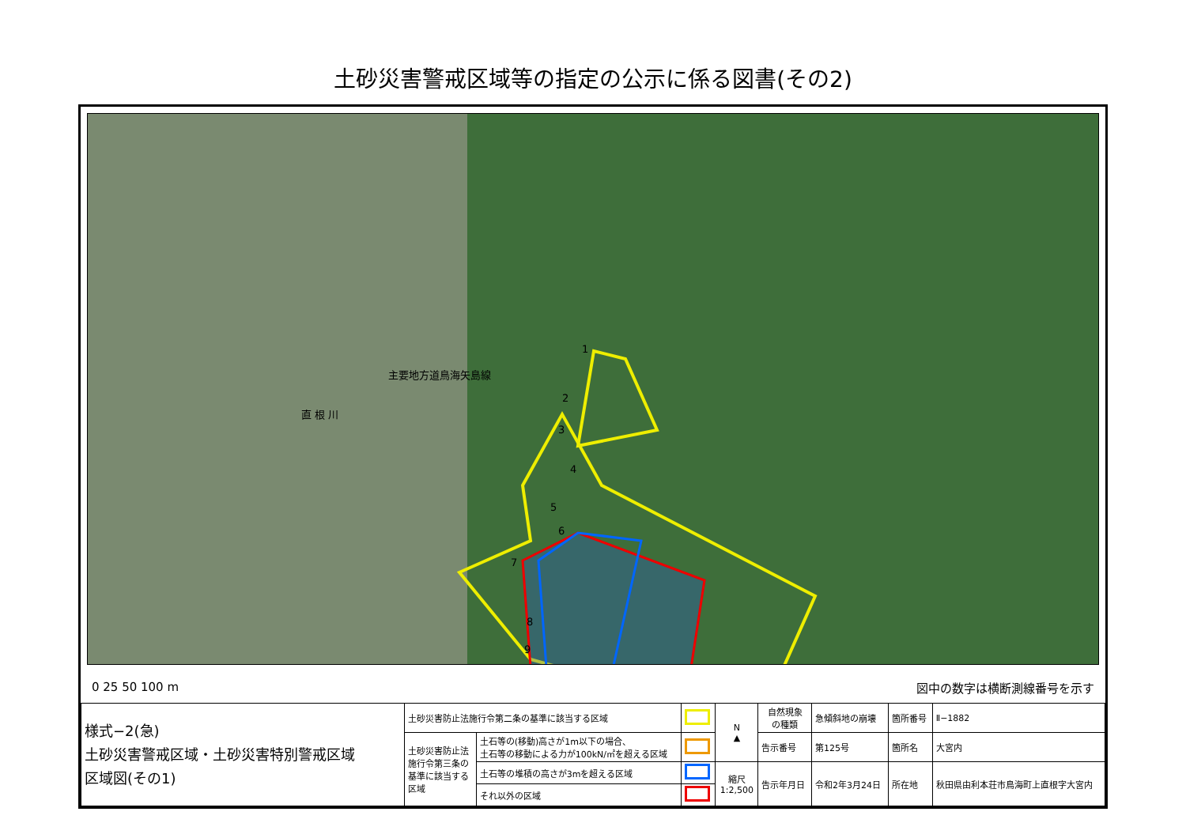土砂災害警戒区域等の指定の公示に係る図書(その2)
主要地方道鳥海矢島線
直 根 川
1
2
3
4
5
6
7
8
9
0 25 50 100 m 図中の数字は横断測線番号を示す
| 様式−2(急) 土砂災害警戒区域・土砂災害特別警戒区域 区域図(その1) | 土砂災害防止法施行令第二条の基準に該当する区域 | | | N ▲ | 自然現象 の種類 | 急傾斜地の崩壊 | 箇所番号 | Ⅱ−1882 |
| | 土砂災害防止法 施行令第三条の 基準に該当する 区域 | 土石等の(移動)高さが1m以下の場合、 土石等の移動による力が100kN/㎡を超える区域 | | | 告示番号 | 第125号 | 箇所名 | 大宮内 |
| | | 土石等の堆積の高さが3mを超える区域 | | 縮尺 1:2,500 | 告示年月日 | 令和2年3月24日 | 所在地 | 秋田県由利本荘市鳥海町上直根字大宮内 |
| | | それ以外の区域 | | | | | | |